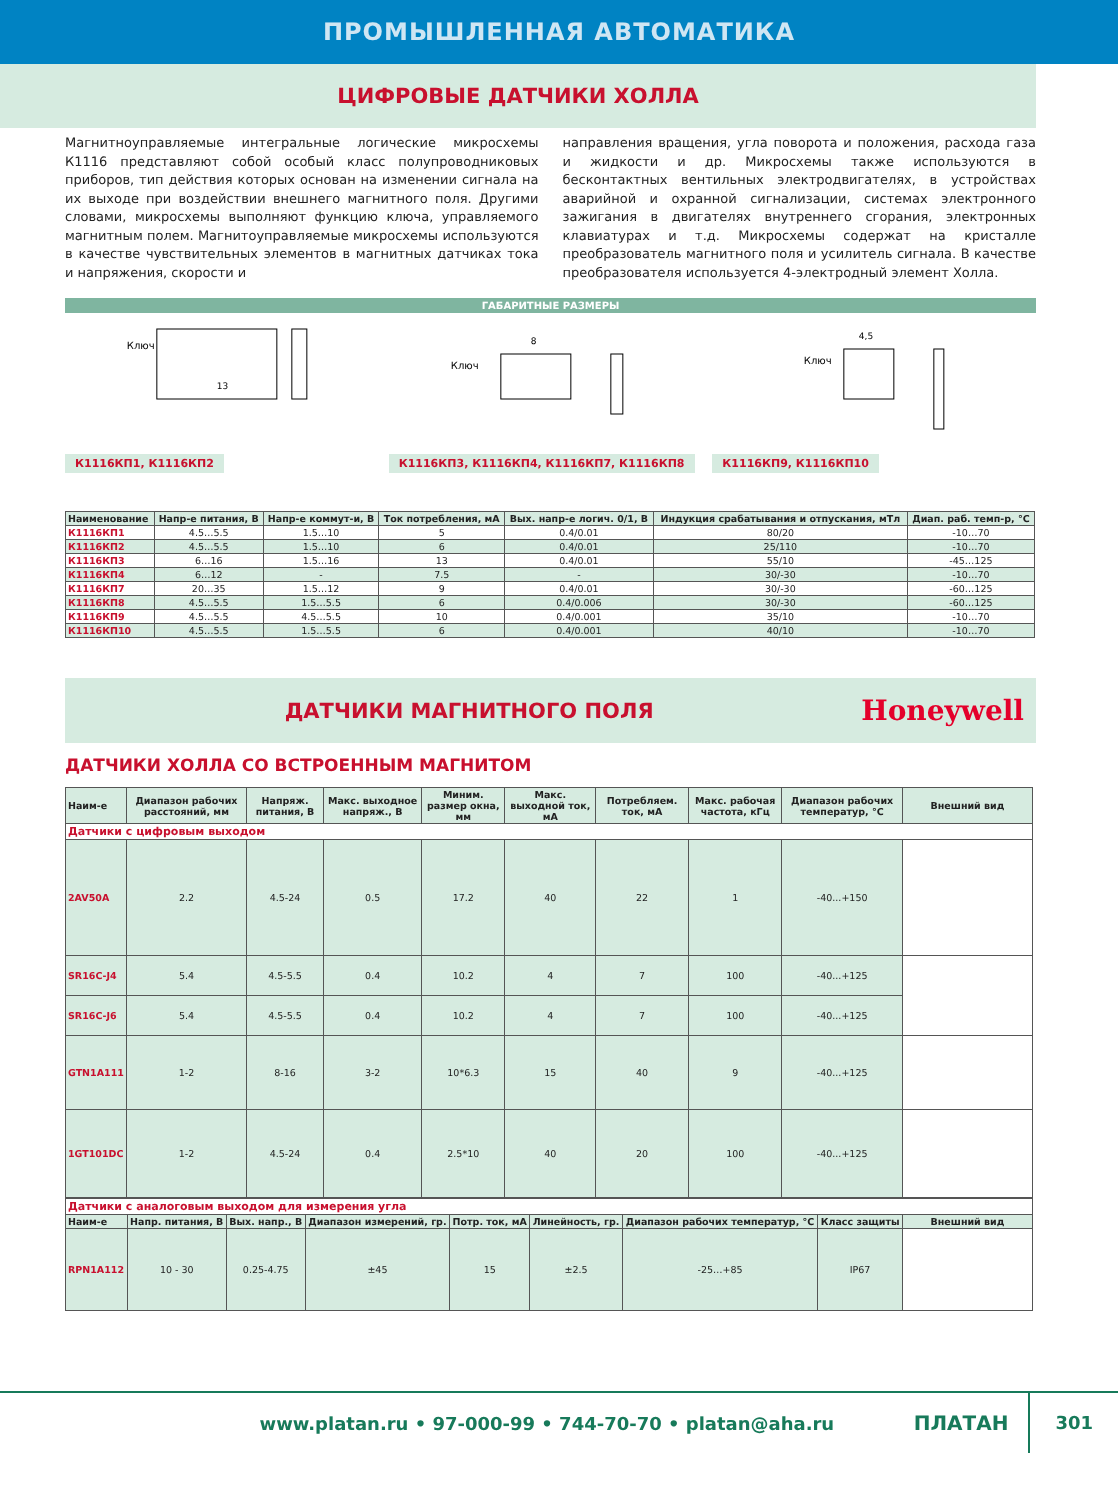ПРОМЫШЛЕННАЯ АВТОМАТИКА
ЦИФРОВЫЕ ДАТЧИКИ ХОЛЛА
Магнитноуправляемые интегральные логические микросхемы К1116 представляют собой особый класс полупроводниковых приборов, тип действия которых основан на изменении сигнала на их выходе при воздействии внешнего магнитного поля. Другими словами, микросхемы выполняют функцию ключа, управляемого магнитным полем. Магнитоуправляемые микросхемы используются в качестве чувствительных элементов в магнитных датчиках тока и напряжения, скорости и
направления вращения, угла поворота и положения, расхода газа и жидкости и др. Микросхемы также используются в бесконтактных вентильных электродвигателях, в устройствах аварийной и охранной сигнализации, системах электронного зажигания в двигателях внутреннего сгорания, электронных клавиатурах и т.д. Микросхемы содержат на кристалле преобразователь магнитного поля и усилитель сигнала. В качестве преобразователя используется 4-электродный элемент Холла.
ГАБАРИТНЫЕ РАЗМЕРЫ
Ключ
13
К1116КП1, К1116КП2
Ключ
8
К1116КП3, К1116КП4, К1116КП7, К1116КП8
Ключ
4,5
К1116КП9, К1116КП10
| Наименование | Напр-е питания, В | Напр-е коммут-и, В | Ток потребления, мА | Вых. напр-е логич. 0/1, В | Индукция срабатывания и отпускания, мТл | Диап. раб. темп-р, °С |
| --- | --- | --- | --- | --- | --- | --- |
| К1116КП1 | 4.5…5.5 | 1.5…10 | 5 | 0.4/0.01 | 80/20 | -10…70 |
| К1116КП2 | 4.5…5.5 | 1.5…10 | 6 | 0.4/0.01 | 25/110 | -10…70 |
| К1116КП3 | 6…16 | 1.5…16 | 13 | 0.4/0.01 | 55/10 | -45…125 |
| К1116КП4 | 6…12 | - | 7.5 | - | 30/-30 | -10…70 |
| К1116КП7 | 20…35 | 1.5…12 | 9 | 0.4/0.01 | 30/-30 | -60…125 |
| К1116КП8 | 4.5…5.5 | 1.5…5.5 | 6 | 0.4/0.006 | 30/-30 | -60…125 |
| К1116КП9 | 4.5…5.5 | 4.5…5.5 | 10 | 0.4/0.001 | 35/10 | -10…70 |
| К1116КП10 | 4.5…5.5 | 1.5…5.5 | 6 | 0.4/0.001 | 40/10 | -10…70 |
ДАТЧИКИ МАГНИТНОГО ПОЛЯ
Honeywell
ДАТЧИКИ ХОЛЛА СО ВСТРОЕННЫМ МАГНИТОМ
| Наим-е | Диапазон рабочих расстояний, мм | Напряж. питания, В | Макс. выходное напряж., В | Миним. размер окна, мм | Макс. выходной ток, мА | Потребляем. ток, мА | Макс. рабочая частота, кГц | Диапазон рабочих температур, °С | Внешний вид |
| --- | --- | --- | --- | --- | --- | --- | --- | --- | --- |
| Датчики с цифровым выходом | | | | | | | | | |
| 2AV50A | 2.2 | 4.5-24 | 0.5 | 17.2 | 40 | 22 | 1 | -40...+150 | |
| SR16C-J4 | 5.4 | 4.5-5.5 | 0.4 | 10.2 | 4 | 7 | 100 | -40...+125 | |
| SR16C-J6 | 5.4 | 4.5-5.5 | 0.4 | 10.2 | 4 | 7 | 100 | -40...+125 | |
| GTN1A111 | 1-2 | 8-16 | 3-2 | 10*6.3 | 15 | 40 | 9 | -40...+125 | |
| 1GT101DC | 1-2 | 4.5-24 | 0.4 | 2.5*10 | 40 | 20 | 100 | -40...+125 | |
| Датчики с аналоговым выходом для измерения угла | | | | | | | | |
| Наим-е | Напр. питания, В | Вых. напр., В | Диапазон измерений, гр. | Потр. ток, мА | Линейность, гр. | Диапазон рабочих температур, °С | Класс защиты | Внешний вид |
| RPN1A112 | 10 - 30 | 0.25-4.75 | ±45 | 15 | ±2.5 | -25…+85 | IP67 | |
www.platan.ru • 97-000-99 • 744-70-70 • platan@aha.ru
ПЛАТАН
301